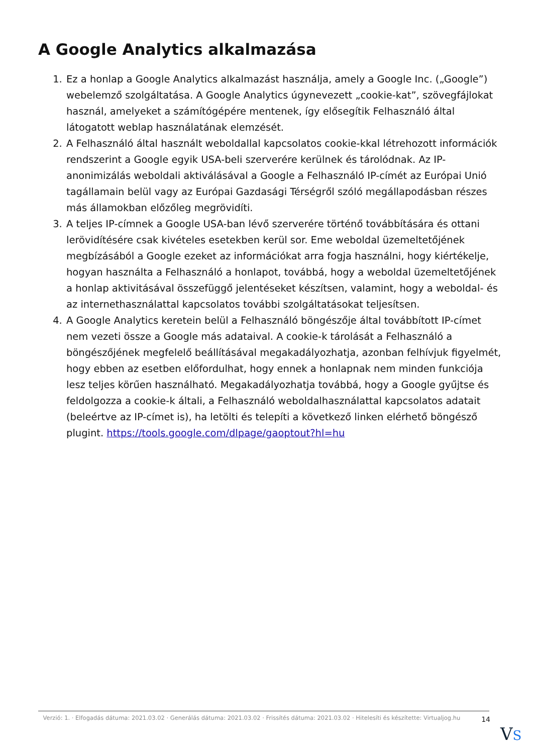A Google Analytics alkalmazása
1. Ez a honlap a Google Analytics alkalmazást használja, amely a Google Inc. („Google”) webelemző szolgáltatása. A Google Analytics úgynevezett „cookie-kat”, szövegfájlokat használ, amelyeket a számítógépére mentenek, így elősegítik Felhasználó által látogatott weblap használatának elemzését.
2. A Felhasználó által használt weboldallal kapcsolatos cookie-kkal létrehozott információk rendszerint a Google egyik USA-beli szerverére kerülnek és tárolódnak. Az IP-anonimizálás weboldali aktiválásával a Google a Felhasználó IP-címét az Európai Unió tagállamain belül vagy az Európai Gazdasági Térségről szóló megállapodásban részes más államokban előzőleg megrövidíti.
3. A teljes IP-címnek a Google USA-ban lévő szerverére történő továbbítására és ottani lerövidítésére csak kivételes esetekben kerül sor. Eme weboldal üzemeltetőjének megbízásából a Google ezeket az információkat arra fogja használni, hogy kiértékelje, hogyan használta a Felhasználó a honlapot, továbbá, hogy a weboldal üzemeltetőjének a honlap aktivitásával összefüggő jelentéseket készítsen, valamint, hogy a weboldal- és az internethasználattal kapcsolatos további szolgáltatásokat teljesítsen.
4. A Google Analytics keretein belül a Felhasználó böngészője által továbbított IP-címet nem vezeti össze a Google más adataival. A cookie-k tárolását a Felhasználó a böngészőjének megfelelő beállításával megakadályozhatja, azonban felhívjuk figyelmét, hogy ebben az esetben előfordulhat, hogy ennek a honlapnak nem minden funkciója lesz teljes körűen használható. Megakadályozhatja továbbá, hogy a Google gyűjtse és feldolgozza a cookie-k általi, a Felhasználó weboldalhasználattal kapcsolatos adatait (beleértve az IP-címet is), ha letölti és telepíti a következő linken elérhető böngésző plugint. https://tools.google.com/dlpage/gaoptout?hl=hu
Verzió: 1. · Elfogadás dátuma: 2021.03.02 · Generálás dátuma: 2021.03.02 · Frissítés dátuma: 2021.03.02 · Hitelesíti és készítette: Virtualjog.hu
14
VS